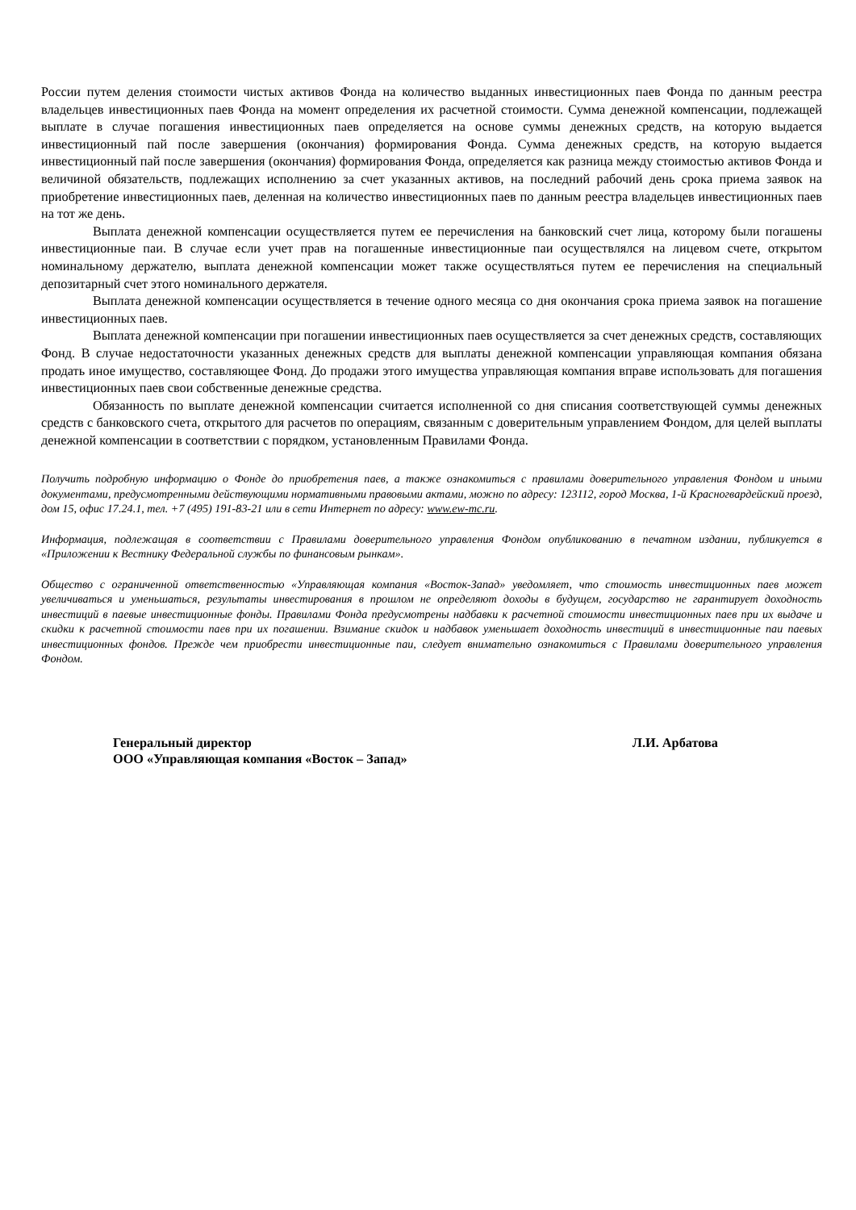России путем деления стоимости чистых активов Фонда на количество выданных инвестиционных паев Фонда по данным реестра владельцев инвестиционных паев Фонда на момент определения их расчетной стоимости. Сумма денежной компенсации, подлежащей выплате в случае погашения инвестиционных паев определяется на основе суммы денежных средств, на которую выдается инвестиционный пай после завершения (окончания) формирования Фонда. Сумма денежных средств, на которую выдается инвестиционный пай после завершения (окончания) формирования Фонда, определяется как разница между стоимостью активов Фонда и величиной обязательств, подлежащих исполнению за счет указанных активов, на последний рабочий день срока приема заявок на приобретение инвестиционных паев, деленная на количество инвестиционных паев по данным реестра владельцев инвестиционных паев на тот же день.
Выплата денежной компенсации осуществляется путем ее перечисления на банковский счет лица, которому были погашены инвестиционные паи. В случае если учет прав на погашенные инвестиционные паи осуществлялся на лицевом счете, открытом номинальному держателю, выплата денежной компенсации может также осуществляться путем ее перечисления на специальный депозитарный счет этого номинального держателя.
Выплата денежной компенсации осуществляется в течение одного месяца со дня окончания срока приема заявок на погашение инвестиционных паев.
Выплата денежной компенсации при погашении инвестиционных паев осуществляется за счет денежных средств, составляющих Фонд. В случае недостаточности указанных денежных средств для выплаты денежной компенсации управляющая компания обязана продать иное имущество, составляющее Фонд. До продажи этого имущества управляющая компания вправе использовать для погашения инвестиционных паев свои собственные денежные средства.
Обязанность по выплате денежной компенсации считается исполненной со дня списания соответствующей суммы денежных средств с банковского счета, открытого для расчетов по операциям, связанным с доверительным управлением Фондом, для целей выплаты денежной компенсации в соответствии с порядком, установленным Правилами Фонда.
Получить подробную информацию о Фонде до приобретения паев, а также ознакомиться с правилами доверительного управления Фондом и иными документами, предусмотренными действующими нормативными правовыми актами, можно по адресу: 123112, город Москва, 1-й Красногвардейский проезд, дом 15, офис 17.24.1, тел. +7 (495) 191-83-21 или в сети Интернет по адресу: www.ew-mc.ru.
Информация, подлежащая в соответствии с Правилами доверительного управления Фондом опубликованию в печатном издании, публикуется в «Приложении к Вестнику Федеральной службы по финансовым рынкам».
Общество с ограниченной ответственностью «Управляющая компания «Восток-Запад» уведомляет, что стоимость инвестиционных паев может увеличиваться и уменьшаться, результаты инвестирования в прошлом не определяют доходы в будущем, государство не гарантирует доходность инвестиций в паевые инвестиционные фонды. Правилами Фонда предусмотрены надбавки к расчетной стоимости инвестиционных паев при их выдаче и скидки к расчетной стоимости паев при их погашении. Взимание скидок и надбавок уменьшает доходность инвестиций в инвестиционные паи паевых инвестиционных фондов. Прежде чем приобрести инвестиционные паи, следует внимательно ознакомиться с Правилами доверительного управления Фондом.
Генеральный директор Л.И. Арбатова
ООО «Управляющая компания «Восток – Запад»